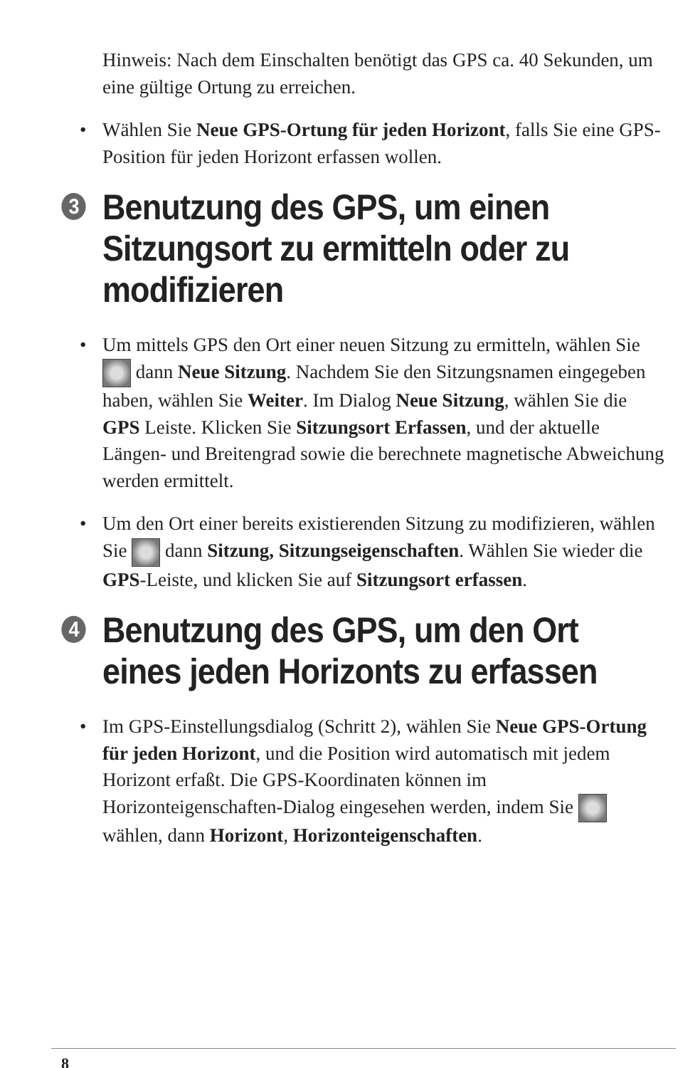Hinweis: Nach dem Einschalten benötigt das GPS ca. 40 Sekunden, um eine gültige Ortung zu erreichen.
• Wählen Sie Neue GPS-Ortung für jeden Horizont, falls Sie eine GPS-Position für jeden Horizont erfassen wollen.
3 Benutzung des GPS, um einen Sitzungsort zu ermitteln oder zu modifizieren
• Um mittels GPS den Ort einer neuen Sitzung zu ermitteln, wählen Sie dann Neue Sitzung. Nachdem Sie den Sitzungsnamen eingegeben haben, wählen Sie Weiter. Im Dialog Neue Sitzung, wählen Sie die GPS Leiste. Klicken Sie Sitzungsort Erfassen, und der aktuelle Längen- und Breitengrad sowie die berechnete magnetische Abweichung werden ermittelt.
• Um den Ort einer bereits existierenden Sitzung zu modifizieren, wählen Sie dann Sitzung, Sitzungseigenschaften. Wählen Sie wieder die GPS-Leiste, und klicken Sie auf Sitzungsort erfassen.
4 Benutzung des GPS, um den Ort eines jeden Horizonts zu erfassen
• Im GPS-Einstellungsdialog (Schritt 2), wählen Sie Neue GPS-Ortung für jeden Horizont, und die Position wird automatisch mit jedem Horizont erfaßt. Die GPS-Koordinaten können im Horizonteigenschaften-Dialog eingesehen werden, indem Sie wählen, dann Horizont, Horizonteigenschaften.
8